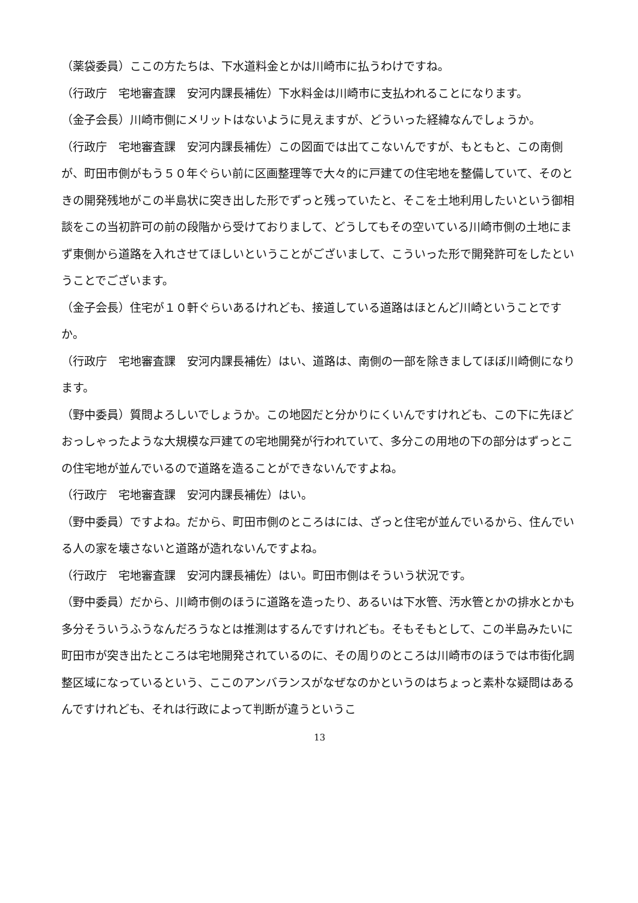（薬袋委員）ここの方たちは、下水道料金とかは川崎市に払うわけですね。
（行政庁　宅地審査課　安河内課長補佐）下水料金は川崎市に支払われることになります。
（金子会長）川崎市側にメリットはないように見えますが、どういった経緯なんでしょうか。
（行政庁　宅地審査課　安河内課長補佐）この図面では出てこないんですが、もともと、この南側が、町田市側がもう５０年ぐらい前に区画整理等で大々的に戸建ての住宅地を整備していて、そのときの開発残地がこの半島状に突き出した形でずっと残っていたと、そこを土地利用したいという御相談をこの当初許可の前の段階から受けておりまして、どうしてもその空いている川崎市側の土地にまず東側から道路を入れさせてほしいということがございまして、こういった形で開発許可をしたということでございます。
（金子会長）住宅が１０軒ぐらいあるけれども、接道している道路はほとんど川崎ということですか。
（行政庁　宅地審査課　安河内課長補佐）はい、道路は、南側の一部を除きましてほぼ川崎側になります。
（野中委員）質問よろしいでしょうか。この地図だと分かりにくいんですけれども、この下に先ほどおっしゃったような大規模な戸建ての宅地開発が行われていて、多分この用地の下の部分はずっとこの住宅地が並んでいるので道路を造ることができないんですよね。
（行政庁　宅地審査課　安河内課長補佐）はい。
（野中委員）ですよね。だから、町田市側のところはには、ざっと住宅が並んでいるから、住んでいる人の家を壊さないと道路が造れないんですよね。
（行政庁　宅地審査課　安河内課長補佐）はい。町田市側はそういう状況です。
（野中委員）だから、川崎市側のほうに道路を造ったり、あるいは下水管、汚水管とかの排水とかも多分そういうふうなんだろうなとは推測はするんですけれども。そもそもとして、この半島みたいに町田市が突き出たところは宅地開発されているのに、その周りのところは川崎市のほうでは市街化調整区域になっているという、ここのアンバランスがなぜなのかというのはちょっと素朴な疑問はあるんですけれども、それは行政によって判断が違うというこ
13